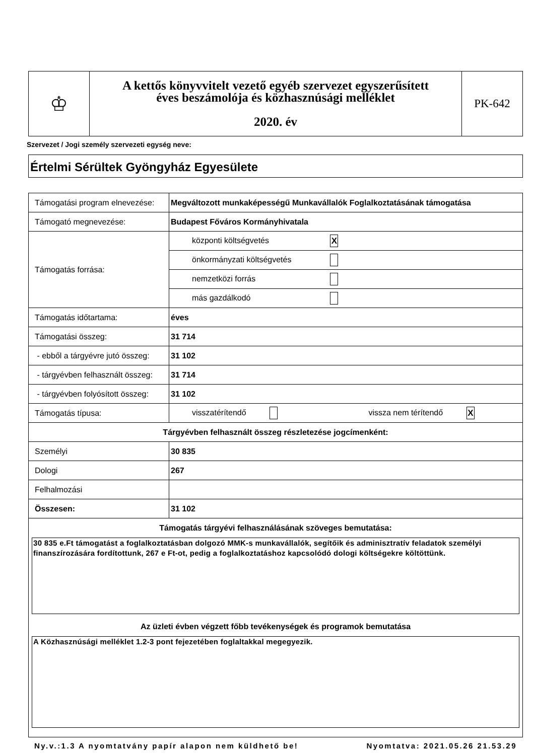| ♔ | A kettős könyvvitelt vezető egyéb szervezet egyszerűsített éves beszámolója és közhasznúsági melléklet 2020. év | PK-642 |
Szervezet / Jogi személy szervezeti egység neve:
Értelmi Sérültek Gyöngyház Egyesülete
| Támogatási program elnevezése: | Megváltozott munkaképességű Munkavállalók Foglalkoztatásának támogatása |
| Támogató megnevezése: | Budapest Főváros Kormányhivatala |
| Támogatás forrása: | központi költségvetés X |
| | önkormányzati költségvetés |
| | nemzetközi forrás |
| | más gazdálkodó |
| Támogatás időtartama: | éves |
| Támogatási összeg: | 31 714 |
| - ebből a tárgyévre jutó összeg: | 31 102 |
| - tárgyévben felhasznált összeg: | 31 714 |
| - tárgyévben folyósított összeg: | 31 102 |
| Támogatás típusa: | visszatérítendő vissza nem térítendő X |
| Tárgyévben felhasznált összeg részletezése jogcímenként: | |
| Személyi | 30 835 |
| Dologi | 267 |
| Felhalmozási | |
| Összesen: | 31 102 |
| Támogatás tárgyévi felhasználásának szöveges bemutatása: 30 835 e.Ft támogatást a foglalkoztatásban dolgozó MMK-s munkavállalók, segítőik és adminisztratív feladatok személyi finanszírozására fordítottunk, 267 e Ft-ot, pedig a foglalkoztatáshoz kapcsolódó dologi költségekre költöttünk. Az üzleti évben végzett főbb tevékenységek és programok bemutatása A Közhasznúsági melléklet 1.2-3 pont fejezetében foglaltakkal megegyezik. | |
Ny.v.:1.3 A nyomtatvány papír alapon nem küldhető be! Nyomtatva: 2021.05.26 21.53.29